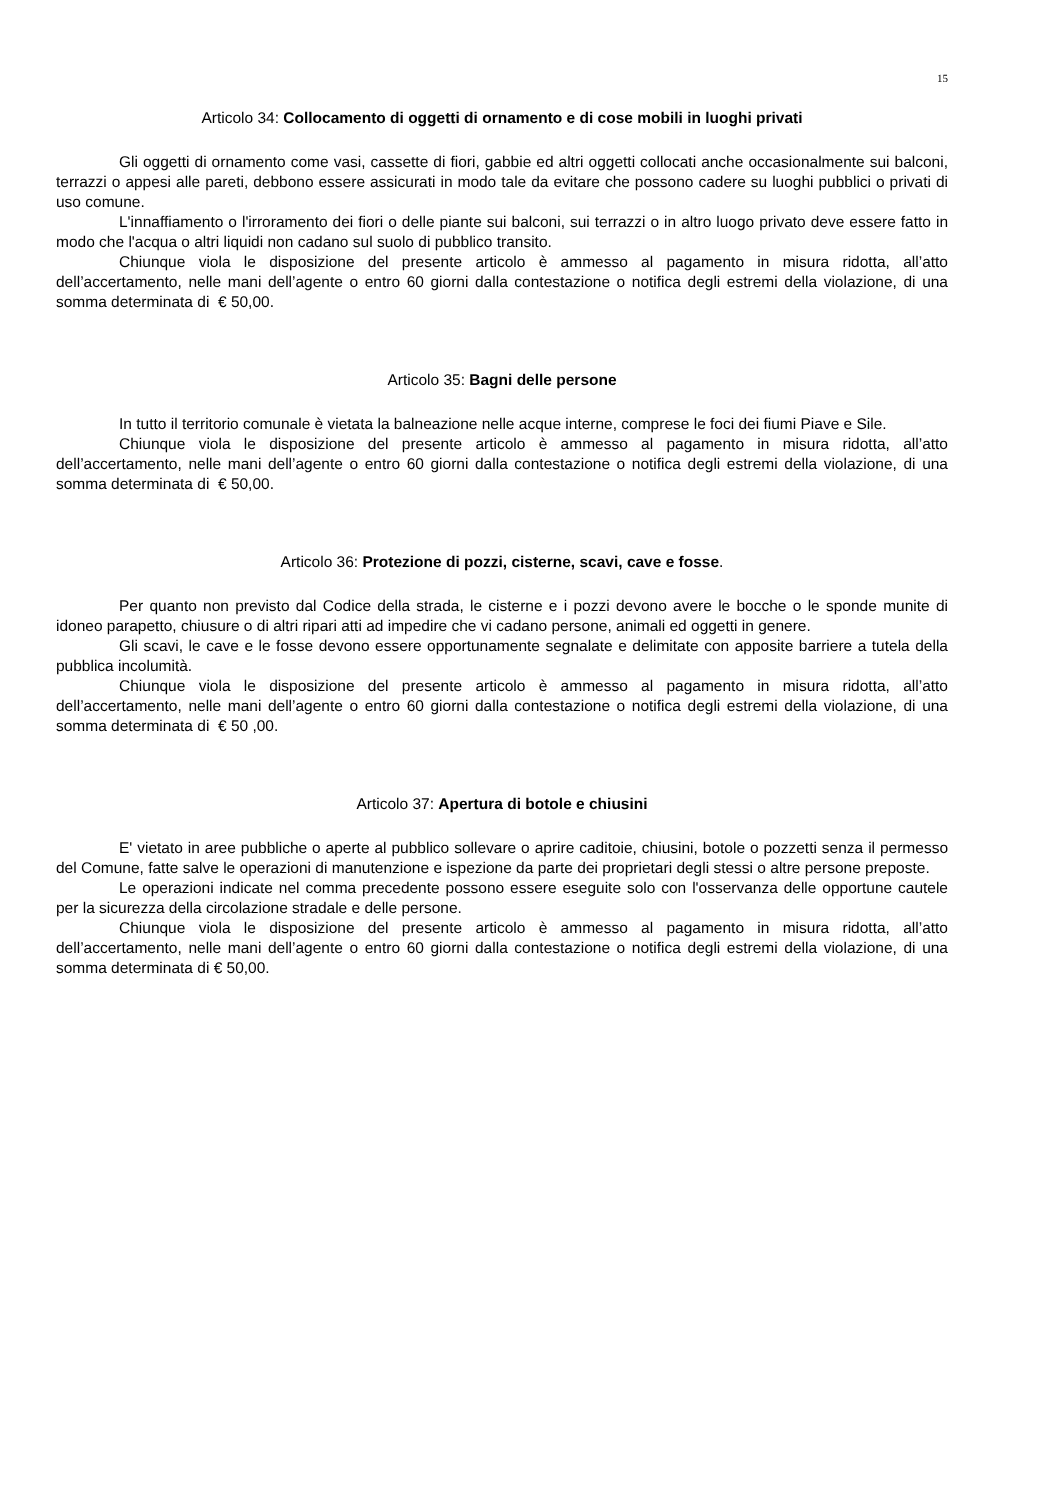15
Articolo 34: Collocamento di oggetti di ornamento e di cose mobili in luoghi privati
Gli oggetti di ornamento come vasi, cassette di fiori, gabbie ed altri oggetti collocati anche occasionalmente sui balconi, terrazzi o appesi alle pareti, debbono essere assicurati in modo tale da evitare che possono cadere su luoghi pubblici o privati di uso comune.
L'innaffiamento o l'irroramento dei fiori o delle piante sui balconi, sui terrazzi o in altro luogo privato deve essere fatto in modo che l'acqua o altri liquidi non cadano sul suolo di pubblico transito.
Chiunque viola le disposizione del presente articolo è ammesso al pagamento in misura ridotta, all’atto dell’accertamento, nelle mani dell’agente o entro 60 giorni dalla contestazione o notifica degli estremi della violazione, di una somma determinata di € 50,00.
Articolo 35: Bagni delle persone
In tutto il territorio comunale è vietata la balneazione nelle acque interne, comprese le foci dei fiumi Piave e Sile.
Chiunque viola le disposizione del presente articolo è ammesso al pagamento in misura ridotta, all’atto dell’accertamento, nelle mani dell’agente o entro 60 giorni dalla contestazione o notifica degli estremi della violazione, di una somma determinata di € 50,00.
Articolo 36: Protezione di pozzi, cisterne, scavi, cave e fosse.
Per quanto non previsto dal Codice della strada, le cisterne e i pozzi devono avere le bocche o le sponde munite di idoneo parapetto, chiusure o di altri ripari atti ad impedire che vi cadano persone, animali ed oggetti in genere.
Gli scavi, le cave e le fosse devono essere opportunamente segnalate e delimitate con apposite barriere a tutela della pubblica incolumità.
Chiunque viola le disposizione del presente articolo è ammesso al pagamento in misura ridotta, all’atto dell’accertamento, nelle mani dell’agente o entro 60 giorni dalla contestazione o notifica degli estremi della violazione, di una somma determinata di € 50 ,00.
Articolo 37: Apertura di botole e chiusini
E' vietato in aree pubbliche o aperte al pubblico sollevare o aprire caditoie, chiusini, botole o pozzetti senza il permesso del Comune, fatte salve le operazioni di manutenzione e ispezione da parte dei proprietari degli stessi o altre persone preposte.
Le operazioni indicate nel comma precedente possono essere eseguite solo con l'osservanza delle opportune cautele per la sicurezza della circolazione stradale e delle persone.
Chiunque viola le disposizione del presente articolo è ammesso al pagamento in misura ridotta, all’atto dell’accertamento, nelle mani dell’agente o entro 60 giorni dalla contestazione o notifica degli estremi della violazione, di una somma determinata di € 50,00.